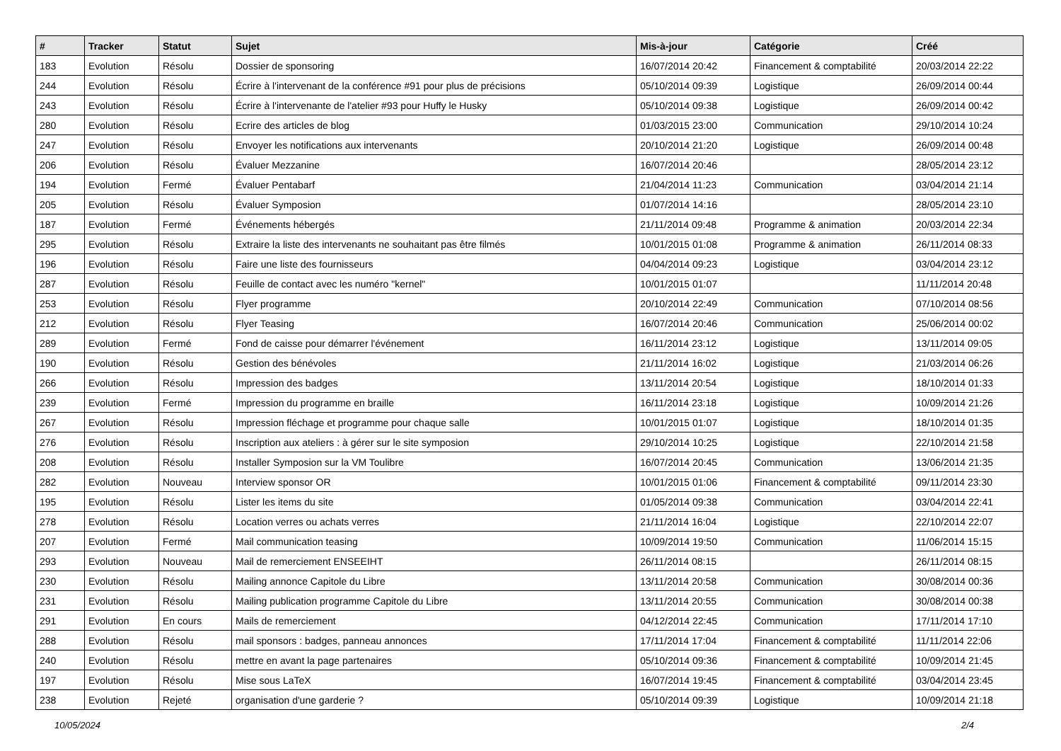| # | Tracker | Statut | Sujet | Mis-à-jour | Catégorie | Créé |
| --- | --- | --- | --- | --- | --- | --- |
| 183 | Evolution | Résolu | Dossier de sponsoring | 16/07/2014 20:42 | Financement & comptabilité | 20/03/2014 22:22 |
| 244 | Evolution | Résolu | Écrire à l'intervenant de la conférence #91 pour plus de précisions | 05/10/2014 09:39 | Logistique | 26/09/2014 00:44 |
| 243 | Evolution | Résolu | Écrire à l'intervenante de l'atelier #93 pour Huffy le Husky | 05/10/2014 09:38 | Logistique | 26/09/2014 00:42 |
| 280 | Evolution | Résolu | Ecrire des articles de blog | 01/03/2015 23:00 | Communication | 29/10/2014 10:24 |
| 247 | Evolution | Résolu | Envoyer les notifications aux intervenants | 20/10/2014 21:20 | Logistique | 26/09/2014 00:48 |
| 206 | Evolution | Résolu | Évaluer Mezzanine | 16/07/2014 20:46 | | 28/05/2014 23:12 |
| 194 | Evolution | Fermé | Évaluer Pentabarf | 21/04/2014 11:23 | Communication | 03/04/2014 21:14 |
| 205 | Evolution | Résolu | Évaluer Symposion | 01/07/2014 14:16 | | 28/05/2014 23:10 |
| 187 | Evolution | Fermé | Événements hébergés | 21/11/2014 09:48 | Programme & animation | 20/03/2014 22:34 |
| 295 | Evolution | Résolu | Extraire la liste des intervenants ne souhaitant pas être filmés | 10/01/2015 01:08 | Programme & animation | 26/11/2014 08:33 |
| 196 | Evolution | Résolu | Faire une liste des fournisseurs | 04/04/2014 09:23 | Logistique | 03/04/2014 23:12 |
| 287 | Evolution | Résolu | Feuille de contact avec les numéro "kernel" | 10/01/2015 01:07 | | 11/11/2014 20:48 |
| 253 | Evolution | Résolu | Flyer programme | 20/10/2014 22:49 | Communication | 07/10/2014 08:56 |
| 212 | Evolution | Résolu | Flyer Teasing | 16/07/2014 20:46 | Communication | 25/06/2014 00:02 |
| 289 | Evolution | Fermé | Fond de caisse pour démarrer l'événement | 16/11/2014 23:12 | Logistique | 13/11/2014 09:05 |
| 190 | Evolution | Résolu | Gestion des bénévoles | 21/11/2014 16:02 | Logistique | 21/03/2014 06:26 |
| 266 | Evolution | Résolu | Impression des badges | 13/11/2014 20:54 | Logistique | 18/10/2014 01:33 |
| 239 | Evolution | Fermé | Impression du programme en braille | 16/11/2014 23:18 | Logistique | 10/09/2014 21:26 |
| 267 | Evolution | Résolu | Impression fléchage et programme pour chaque salle | 10/01/2015 01:07 | Logistique | 18/10/2014 01:35 |
| 276 | Evolution | Résolu | Inscription aux ateliers : à gérer sur le site symposion | 29/10/2014 10:25 | Logistique | 22/10/2014 21:58 |
| 208 | Evolution | Résolu | Installer Symposion sur la VM Toulibre | 16/07/2014 20:45 | Communication | 13/06/2014 21:35 |
| 282 | Evolution | Nouveau | Interview sponsor OR | 10/01/2015 01:06 | Financement & comptabilité | 09/11/2014 23:30 |
| 195 | Evolution | Résolu | Lister les items du site | 01/05/2014 09:38 | Communication | 03/04/2014 22:41 |
| 278 | Evolution | Résolu | Location verres ou achats verres | 21/11/2014 16:04 | Logistique | 22/10/2014 22:07 |
| 207 | Evolution | Fermé | Mail communication teasing | 10/09/2014 19:50 | Communication | 11/06/2014 15:15 |
| 293 | Evolution | Nouveau | Mail de remerciement ENSEEIHT | 26/11/2014 08:15 | | 26/11/2014 08:15 |
| 230 | Evolution | Résolu | Mailing annonce Capitole du Libre | 13/11/2014 20:58 | Communication | 30/08/2014 00:36 |
| 231 | Evolution | Résolu | Mailing publication programme Capitole du Libre | 13/11/2014 20:55 | Communication | 30/08/2014 00:38 |
| 291 | Evolution | En cours | Mails de remerciement | 04/12/2014 22:45 | Communication | 17/11/2014 17:10 |
| 288 | Evolution | Résolu | mail sponsors : badges, panneau annonces | 17/11/2014 17:04 | Financement & comptabilité | 11/11/2014 22:06 |
| 240 | Evolution | Résolu | mettre en avant la page partenaires | 05/10/2014 09:36 | Financement & comptabilité | 10/09/2014 21:45 |
| 197 | Evolution | Résolu | Mise sous LaTeX | 16/07/2014 19:45 | Financement & comptabilité | 03/04/2014 23:45 |
| 238 | Evolution | Rejeté | organisation d'une garderie ? | 05/10/2014 09:39 | Logistique | 10/09/2014 21:18 |
10/05/2024 2/4